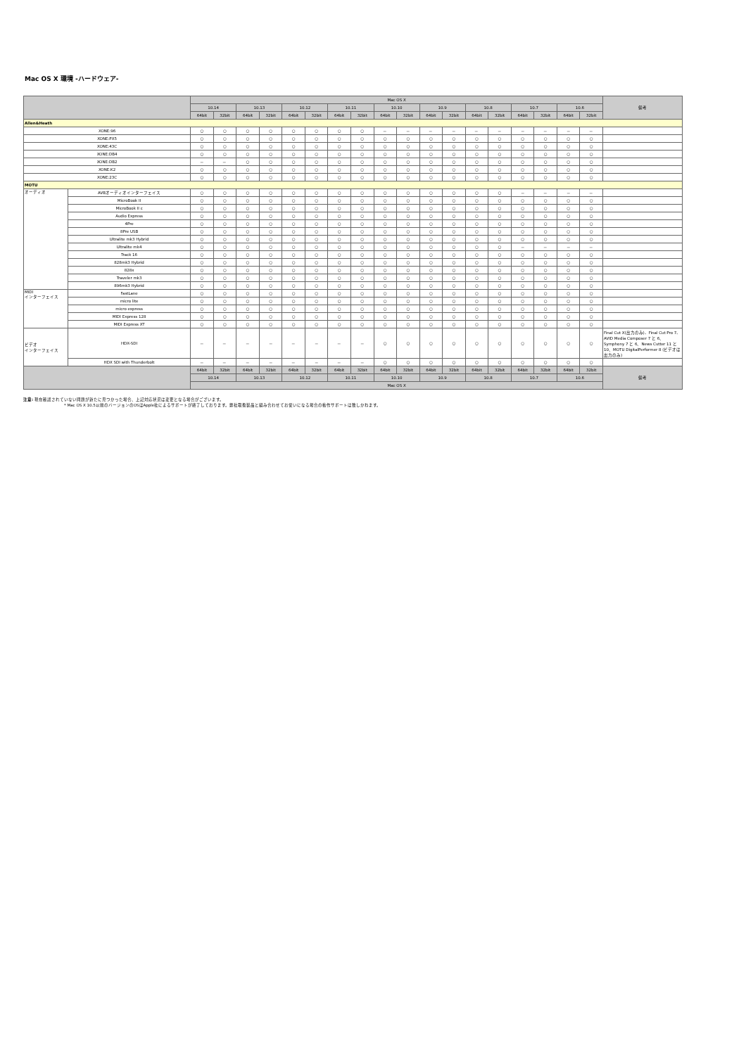Mac OS X 環境 -ハードウェア-
| | | Mac OS X | | | | | | | | | | | | | | | | | | 備考 |
| --- | --- | --- | --- | --- | --- | --- | --- | --- | --- | --- | --- | --- | --- | --- | --- | --- | --- | --- | --- | --- |
| | | 10.14 | | 10.13 | | 10.12 | | 10.11 | | 10.10 | | 10.9 | | 10.8 | | 10.7 | | 10.6 | | |
| | | 64bit | 32bit | 64bit | 32bit | 64bit | 32bit | 64bit | 32bit | 64bit | 32bit | 64bit | 32bit | 64bit | 32bit | 64bit | 32bit | 64bit | 32bit | |
| Allen&Heath | | | | | | | | | | | | | | | | | | | | |
| XONE:96 | | ○ | ○ | ○ | ○ | ○ | ○ | ○ | ○ | － | － | － | － | － | － | － | － | － | － | |
| XONE:PX5 | | ○ | ○ | ○ | ○ | ○ | ○ | ○ | ○ | ○ | ○ | ○ | ○ | ○ | ○ | ○ | ○ | ○ | ○ | |
| XONE:43C | | ○ | ○ | ○ | ○ | ○ | ○ | ○ | ○ | ○ | ○ | ○ | ○ | ○ | ○ | ○ | ○ | ○ | ○ | |
| XONE:DB4 | | ○ | ○ | ○ | ○ | ○ | ○ | ○ | ○ | ○ | ○ | ○ | ○ | ○ | ○ | ○ | ○ | ○ | ○ | |
| XONE:DB2 | | － | － | ○ | ○ | ○ | ○ | ○ | ○ | ○ | ○ | ○ | ○ | ○ | ○ | ○ | ○ | ○ | ○ | |
| XONE:K2 | | ○ | ○ | ○ | ○ | ○ | ○ | ○ | ○ | ○ | ○ | ○ | ○ | ○ | ○ | ○ | ○ | ○ | ○ | |
| XONE:23C | | ○ | ○ | ○ | ○ | ○ | ○ | ○ | ○ | ○ | ○ | ○ | ○ | ○ | ○ | ○ | ○ | ○ | ○ | |
| MOTU | | | | | | | | | | | | | | | | | | | | |
| オーディオ | AVBオーディオインターフェイス | ○ | ○ | ○ | ○ | ○ | ○ | ○ | ○ | ○ | ○ | ○ | ○ | ○ | ○ | － | － | － | － | |
| | MicroBook II | ○ | ○ | ○ | ○ | ○ | ○ | ○ | ○ | ○ | ○ | ○ | ○ | ○ | ○ | ○ | ○ | ○ | ○ | |
| | MicroBook II c | ○ | ○ | ○ | ○ | ○ | ○ | ○ | ○ | ○ | ○ | ○ | ○ | ○ | ○ | ○ | ○ | ○ | ○ | |
| | Audio Express | ○ | ○ | ○ | ○ | ○ | ○ | ○ | ○ | ○ | ○ | ○ | ○ | ○ | ○ | ○ | ○ | ○ | ○ | |
| | 4Pre | ○ | ○ | ○ | ○ | ○ | ○ | ○ | ○ | ○ | ○ | ○ | ○ | ○ | ○ | ○ | ○ | ○ | ○ | |
| | 8Pre USB | ○ | ○ | ○ | ○ | ○ | ○ | ○ | ○ | ○ | ○ | ○ | ○ | ○ | ○ | ○ | ○ | ○ | ○ | |
| | Ultralite mk3 Hybrid | ○ | ○ | ○ | ○ | ○ | ○ | ○ | ○ | ○ | ○ | ○ | ○ | ○ | ○ | ○ | ○ | ○ | ○ | |
| | Ultralite mk4 | ○ | ○ | ○ | ○ | ○ | ○ | ○ | ○ | ○ | ○ | ○ | ○ | ○ | ○ | － | － | － | － | |
| | Track 16 | ○ | ○ | ○ | ○ | ○ | ○ | ○ | ○ | ○ | ○ | ○ | ○ | ○ | ○ | ○ | ○ | ○ | ○ | |
| | 828mk3 Hybrid | ○ | ○ | ○ | ○ | ○ | ○ | ○ | ○ | ○ | ○ | ○ | ○ | ○ | ○ | ○ | ○ | ○ | ○ | |
| | 828x | ○ | ○ | ○ | ○ | ○ | ○ | ○ | ○ | ○ | ○ | ○ | ○ | ○ | ○ | ○ | ○ | ○ | ○ | |
| | Traveler mk3 | ○ | ○ | ○ | ○ | ○ | ○ | ○ | ○ | ○ | ○ | ○ | ○ | ○ | ○ | ○ | ○ | ○ | ○ | |
| | 896mk3 Hybrid | ○ | ○ | ○ | ○ | ○ | ○ | ○ | ○ | ○ | ○ | ○ | ○ | ○ | ○ | ○ | ○ | ○ | ○ | |
| MIDI インターフェイス | FastLane | ○ | ○ | ○ | ○ | ○ | ○ | ○ | ○ | ○ | ○ | ○ | ○ | ○ | ○ | ○ | ○ | ○ | ○ | |
| | micro lite | ○ | ○ | ○ | ○ | ○ | ○ | ○ | ○ | ○ | ○ | ○ | ○ | ○ | ○ | ○ | ○ | ○ | ○ | |
| | micro express | ○ | ○ | ○ | ○ | ○ | ○ | ○ | ○ | ○ | ○ | ○ | ○ | ○ | ○ | ○ | ○ | ○ | ○ | |
| | MIDI Express 128 | ○ | ○ | ○ | ○ | ○ | ○ | ○ | ○ | ○ | ○ | ○ | ○ | ○ | ○ | ○ | ○ | ○ | ○ | |
| | MIDI Express XT | ○ | ○ | ○ | ○ | ○ | ○ | ○ | ○ | ○ | ○ | ○ | ○ | ○ | ○ | ○ | ○ | ○ | ○ | |
| ビデオ インターフェイス | HDX-SDI | － | － | － | － | － | － | － | － | ○ | ○ | ○ | ○ | ○ | ○ | ○ | ○ | ○ | ○ | Final Cut X(出力のみ)、Final Cut Pro 7、AVID Media Composer 7 と 6、Symphony 7 と 6、News Cutter 11 と 10、MOTU DigitalPerformer 8 (ビデオは出力のみ) |
| | HDX SDI with Thunderbolt | － | － | － | － | － | － | － | － | ○ | ○ | ○ | ○ | ○ | ○ | ○ | ○ | ○ | ○ | |
| | | 64bit | 32bit | 64bit | 32bit | 64bit | 32bit | 64bit | 32bit | 64bit | 32bit | 64bit | 32bit | 64bit | 32bit | 64bit | 32bit | 64bit | 32bit | 備考 |
| | | 10.14 | | 10.13 | | 10.12 | | 10.11 | | 10.10 | | 10.9 | | 10.8 | | 10.7 | | 10.6 | | |
| | | Mac OS X | | | | | | | | | | | | | | | | | | |
注意: 現在確認されていない問題が新たに見つかった場合、上記対応状況は変更となる場合がございます。
* Mac OS X 10.5以前のバージョンのOSはApple社によるサポートが終了しております。弊社取扱製品と組み合わせてお使いになる場合の動作サポートは致しかねます。